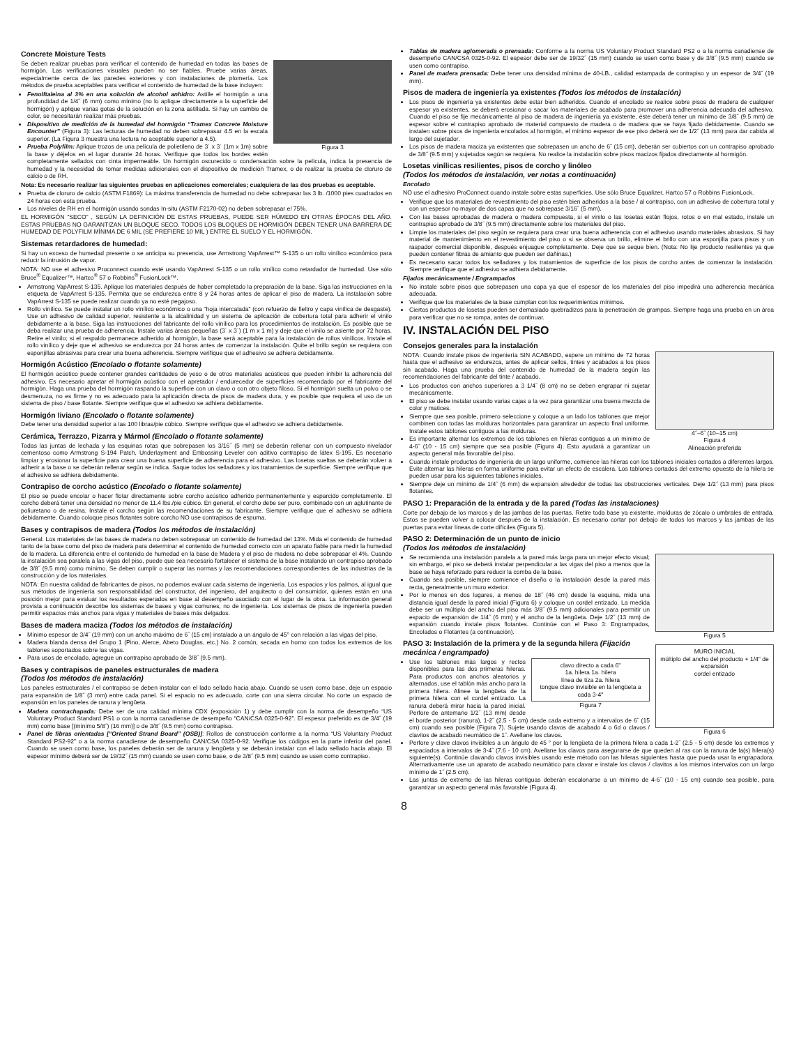Concrete Moisture Tests
Figura 3
Se deben realizar pruebas para verificar el contenido de humedad en todas las bases de hormigón. Las verificaciones visuales pueden no ser fiables. Pruebe varias áreas, especialmente cerca de las paredes exteriores y con instalaciones de plomería. Los métodos de prueba aceptables para verificar el contenido de humedad de la base incluyen:
Fenolftaleina al 3% en una solución de alcohol anhidro: Astille el hormigón a una profundidad de 1/4˝ (6 mm) como mínimo (no lo aplique directamente a la superficie del hormigón) y aplique varias gotas de la solución en la zona astillada. Si hay un cambio de color, se necesitarán realizar más pruebas.
Dispositivo de medición de la humedad del hormigón “Tramex Concrete Moisture Encounter” (Figura 3): Las lecturas de humedad no deben sobrepasar 4.5 en la escala superior. (La Figura 3 muestra una lectura no aceptable superior a 4.5).
Prueba Polyfilm: Aplique trozos de una película de polietileno de 3´ x 3´ (1m x 1m) sobre la base y déjelos en el lugar durante 24 horas. Verifique que todos los bordes estén completamente sellados con cinta impermeable. Un hormigón oscurecido o condensación sobre la película, indica la presencia de humedad y la necesidad de tomar medidas adicionales con el dispositivo de medición Tramex, o de realizar la prueba de cloruro de calcio o de RH.
Nota: Es necesario realizar las siguientes pruebas en aplicaciones comerciales; cualquiera de las dos pruebas es aceptable.
Prueba de cloruro de calcio (ASTM F1869): La máxima transferencia de humedad no debe sobrepasar las 3 lb. /1000 pies cuadrados en 24 horas con esta prueba.
Los niveles de RH en el hormigón usando sondas In-situ (ASTM F2170-02) no deben sobrepasar el 75%.
EL HORMIGÓN “SECO” , SEGÚN LA DEFINICIÓN DE ESTAS PRUEBAS, PUEDE SER HÚMEDO EN OTRAS ÉPOCAS DEL AÑO. ESTAS PRUEBAS NO GARANTIZAN UN BLOQUE SECO. TODOS LOS BLOQUES DE HORMIGÓN DEBEN TENER UNA BARRERA DE HUMEDAD DE POLYFILM MÍNIMA DE 6 MIL (SE PREFIERE 10 MIL ) ENTRE EL SUELO Y EL HORMIGÓN.
Sistemas retardadores de humedad:
Si hay un exceso de humedad presente o se anticipa su presencia, use Armstrong VapArrest™ S-135 o un rollo vinílico económico para reducir la intrusión de vapor.
NOTA: NO use el adhesivo Proconnect cuando esté usando VapArrest S-135 o un rollo vinílico como retardador de humedad. Use sólo Bruce<sup>®</sup> Equalizer™, Hartco<sup>®</sup> 57 o Robbins<sup>®</sup> FusionLock™.
Armstrong VapArrest S-135. Aplique los materiales después de haber completado la preparación de la base. Siga las instrucciones en la etiqueta de VapArrest S-135. Permita que se endurezca entre 8 y 24 horas antes de aplicar el piso de madera. La instalación sobre VapArrest S-135 se puede realizar cuando ya no esté pegajoso.
Rollo vinílico. Se puede instalar un rollo vinílico económico o una “hoja intercalada” (con refuerzo de fieltro y capa vinílica de desgaste). Use un adhesivo de calidad superior, resistente a la alcalinidad y un sistema de aplicación de cobertura total para adherir el vinilo debidamente a la base. Siga las instrucciones del fabricante del rollo vinílico para los procedimientos de instalación. Es posible que se deba realizar una prueba de adherencia. Instale varias áreas pequeñas (3´ x 3´) (1 m x 1 m) y deje que el vinilo se asiente por 72 horas. Retire el vinilo; si el respaldo permanece adherido al hormigón, la base será aceptable para la instalación de rollos vinílicos. Instale el rollo vinílico y deje que el adhesivo se endurezca por 24 horas antes de comenzar la instalación. Quite el brillo según se requiera con esponjillas abrasivas para crear una buena adherencia. Siempre verifique que el adhesivo se adhiera debidamente.
Hormigón Acústico (Encolado o flotante solamente)
El hormigón acústico puede contener grandes cantidades de yeso o de otros materiales acústicos que pueden inhibir la adherencia del adhesivo. Es necesario apretar el hormigón acústico con el apretador / endurecedor de superficies recomendado por el fabricante del hormigón. Haga una prueba del hormigón raspando la superficie con un clavo o con otro objeto filoso. Si el hormigón suelta un polvo o se desmenuza, no es firme y no es adecuado para la aplicación directa de pisos de madera dura, y es posible que requiera el uso de un sistema de piso / base flotante. Siempre verifique que el adhesivo se adhiera debidamente.
Hormigón liviano (Encolado o flotante solamente)
Debe tener una densidad superior a las 100 libras/pie cúbico. Siempre verifique que el adhesivo se adhiera debidamente.
Cerámica, Terrazzo, Pizarra y Mármol (Encolado o flotante solamente)
Todas las juntas de lechada y las esquinas rotas que sobrepasen los 3/16˝ (5 mm) se deberán rellenar con un compuesto nivelador cementoso como Armstrong S-194 Patch, Underlayment and Embossing Leveler con aditivo contrapiso de látex S-195. Es necesario limpiar y erosionar la superficie para crear una buena superficie de adherencia para el adhesivo. Las losetas sueltas se deberán volver a adherir a la base o se deberán rellenar según se indica. Saque todos los selladores y los tratamientos de superficie. Siempre verifique que el adhesivo se adhiera debidamente.
Contrapiso de corcho acústico (Encolado o flotante solamente)
El piso se puede encolar o hacer flotar directamente sobre corcho acústico adherido permanentemente y esparcido completamente. El corcho deberá tener una densidad no menor de 11.4 lbs./pie cúbico. En general, el corcho debe ser puro, combinado con un aglutinante de poliuretano o de resina. Instale el corcho según las recomendaciones de su fabricante. Siempre verifique que el adhesivo se adhiera debidamente. Cuando coloque pisos flotantes sobre corcho NO use contrapisos de espuma.
Bases y contrapisos de madera (Todos los métodos de instalación)
General: Los materiales de las bases de madera no deben sobrepasar un contenido de humedad del 13%. Mida el contenido de humedad tanto de la base como del piso de madera para determinar el contenido de humedad correcto con un aparato fiable para medir la humedad de la madera. La diferencia entre el contenido de humedad en la base de Madera y el piso de madera no debe sobrepasar el 4%. Cuando la instalación sea paralela a las vigas del piso, puede que sea necesario fortalecer el sistema de la base instalando un contrapiso aprobado de 3/8˝ (9.5 mm) como mínimo. Se deben cumplir o superar las normas y las recomendaciones correspondientes de las industrias de la construcción y de los materiales.
NOTA: En nuestra calidad de fabricantes de pisos, no podemos evaluar cada sistema de ingeniería. Los espacios y los palmos, al igual que sus métodos de ingeniería son responsabilidad del constructor, del ingeniero, del arquitecto o del consumidor, quienes están en una posición mejor para evaluar los resultados esperados en base al desempeño asociado con el lugar de la obra. La información general provista a continuación describe los sistemas de bases y vigas comunes, no de ingeniería. Los sistemas de pisos de ingeniería pueden permitir espacios más anchos para vigas y materiales de bases más delgados.
Bases de madera maciza (Todos los métodos de instalación)
Mínimo espesor de 3/4˝ (19 mm) con un ancho máximo de 6˝ (15 cm) instalado a un ángulo de 45° con relación a las vigas del piso.
Madera blanda densa del Grupo 1 (Pino, Alerce, Abeto Douglas, etc.) No. 2 común, secada en horno con todos los extremos de los tablones soportados sobre las vigas.
Para usos de encolado, agregue un contrapiso aprobado de 3/8˝ (9.5 mm).
Bases y contrapisos de paneles estructurales de madera
(Todos los métodos de instalación)
Los paneles estructurales / el contrapiso se deben instalar con el lado sellado hacia abajo. Cuando se usen como base, deje un espacio para expansión de 1/8˝ (3 mm) entre cada panel. Si el espacio no es adecuado, corte con una sierra circular. No corte un espacio de expansión en los paneles de ranura y lengüeta.
Madera contrachapada: Debe ser de una calidad mínima CDX (exposición 1) y debe cumplir con la norma de desempeño “US Voluntary Product Standard PS1 o con la norma canadiense de desempeño “CAN/CSA 0325-0-92”. El espesor preferido es de 3/4˝ (19 mm) como base [(mínimo 5/8˝) (16 mm)] o de 3/8˝ (9.5 mm) como contrapiso.
Panel de fibras orientadas [“Oriented Strand Board” (OSB)]: Rollos de construcción conforme a la norma “US Voluntary Product Standard PS2-92” o a la norma canadiense de desempeño CAN/CSA 0325-0-92. Verifique los códigos en la parte inferior del panel. Cuando se usen como base, los paneles deberán ser de ranura y lengüeta y se deberán instalar con el lado sellado hacia abajo. El espesor mínimo deberá ser de 19/32˝ (15 mm) cuando se usen como base, o de 3/8˝ (9.5 mm) cuando se usen como contrapiso.
Tablas de madera aglomerada o prensada: Conforme a la norma US Voluntary Product Standard PS2 o a la norma canadiense de desempeño CAN/CSA 0325-0-92. El espesor debe ser de 19/32˝ (15 mm) cuando se usen como base y de 3/8˝ (9.5 mm) cuando se usen como contrapiso.
Panel de madera prensada: Debe tener una densidad mínima de 40-LB., calidad estampada de contrapiso y un espesor de 3/4˝ (19 mm).
Pisos de madera de ingeniería ya existentes (Todos los métodos de instalación)
Los pisos de ingeniería ya existentes debe estar bien adheridos. Cuando el encolado se realice sobre pisos de madera de cualquier espesor ya existentes, se deberá erosionar o sacar los materiales de acabado para promover una adherencia adecuada del adhesivo. Cuando el piso se fije mecánicamente al piso de madera de ingeniería ya existente, éste deberá tener un mínimo de 3/8˝ (9.5 mm) de espesor sobre el contrapiso aprobado de material compuesto de madera o de madera que se haya fijado debidamente. Cuando se instalen sobre pisos de ingeniería encolados al hormigón, el mínimo espesor de ese piso deberá ser de 1/2˝ (13 mm) para dar cabida al largo del sujetador.
Los pisos de madera maciza ya existentes que sobrepasen un ancho de 6˝ (15 cm), deberán ser cubiertos con un contrapiso aprobado de 3/8˝ (9.5 mm) y sujetados según se requiera. No realice la instalación sobre pisos macizos fijados directamente al hormigón.
Losetas vinílicas resilientes, pisos de corcho y linóleo
(Todos los métodos de instalación, ver notas a continuación)
Encolado
NO use el adhesivo ProConnect cuando instale sobre estas superficies. Use sólo Bruce Equalizer, Hartco 57 o Robbins FusionLock.
Verifique que los materiales de revestimiento del piso estén bien adheridos a la base / al contrapiso, con un adhesivo de cobertura total y con un espesor no mayor de dos capas que no sobrepase 3/16˝ (5 mm).
Con las bases aprobadas de madera o madera compuesta, si el vinilo o las losetas están flojos, rotos o en mal estado, instale un contrapiso aprobado de 3/8˝ (9.5 mm) directamente sobre los materiales del piso.
Limpie los materiales del piso según se requiera para crear una buena adherencia con el adhesivo usando materiales abrasivos. Si hay material de mantenimiento en el revestimiento del piso o si se observa un brillo, elimine el brillo con una esponjilla para pisos y un raspador comercial disponible, después enjuague completamente. Deje que se seque bien. (Nota: No lije producto resilientes ya que pueden contener fibras de amianto que pueden ser dañinas.)
Es necesario sacar todos los selladores y los tratamientos de superficie de los pisos de corcho antes de comenzar la instalación. Siempre verifique que el adhesivo se adhiera debidamente.
Fijados mecánicamente / Engrampados
No instale sobre pisos que sobrepasen una capa ya que el espesor de los materiales del piso impedirá una adherencia mecánica adecuada.
Verifique que los materiales de la base cumplan con los requerimientos mínimos.
Ciertos productos de losetas pueden ser demasiado quebradizos para la penetración de grampas. Siempre haga una prueba en un área para verificar que no se rompa, antes de continuar.
IV. INSTALACIÓN DEL PISO
Consejos generales para la instalación
4˝–6˝ (10–15 cm)
Figura 4
Alineación preferida
NOTA: Cuando instale pisos de ingeniería SIN ACABADO, espere un mínimo de 72 horas hasta que el adhesivo se endurezca, antes de aplicar sellos, tintes y acabados a los pisos sin acabado. Haga una prueba del contenido de humedad de la madera según las recomendaciones del fabricante del tinte / acabado.
Los productos con anchos superiores a 3 1/4˝ (8 cm) no se deben engrapar ni sujetar mecánicamente.
El piso se debe instalar usando varias cajas a la vez para garantizar una buena mezcla de color y matices.
Siempre que sea posible, primero seleccione y coloque a un lado los tablones que mejor combinen con todas las molduras horizontales para garantizar un aspecto final uniforme. Instale estos tablones contiguos a las molduras.
Es importante alternar los extremos de los tablones en hileras contiguas a un mínimo de 4-6˝ (10 - 15 cm) siempre que sea posible (Figura 4). Esto ayudará a garantizar un aspecto general más favorable del piso.
Cuando instale productos de ingeniería de un largo uniforme, comience las hileras con los tablones iniciales cortados a diferentes largos. Evite alternar las hileras en forma uniforme para evitar un efecto de escalera. Los tablones cortados del extremo opuesto de la hilera se pueden usar para los siguientes tablones iniciales.
Siempre deje un mínimo de 1/4˝ (6 mm) de expansión alrededor de todas las obstrucciones verticales. Deje 1/2˝ (13 mm) para pisos flotantes.
PASO 1: Preparación de la entrada y de la pared (Todas las instalaciones)
Corte por debajo de los marcos y de las jambas de las puertas. Retire toda base ya existente, molduras de zócalo o umbrales de entrada. Estos se pueden volver a colocar después de la instalación. Es necesario cortar por debajo de todos los marcos y las jambas de las puertas para evitar líneas de corte difíciles (Figura 5).
PASO 2: Determinación de un punto de inicio
(Todos los métodos de instalación)
Figura 5
MURO INICIAL
múltiplo del ancho del producto + 1/4" de expansión
cordel entizado
Figura 6
Se recomienda una instalación paralela a la pared más larga para un mejor efecto visual; sin embargo, el piso se deberá instalar perpendicular a las vigas del piso a menos que la base se haya reforzado para reducir la comba de la base.
Cuando sea posible, siempre comience el diseño o la instalación desde la pared más recta, generalmente un muro exterior.
Por lo menos en dos lugares, a menos de 18˝ (46 cm) desde la esquina, mida una distancia igual desde la pared inicial (Figura 6) y coloque un cordel entizado. La medida debe ser un múltiplo del ancho del piso más 3/8˝ (9.5 mm) adicionales para permitir un espacio de expansión de 1/4˝ (6 mm) y el ancho de la lengüeta. Deje 1/2˝ (13 mm) de expansión cuando instale pisos flotantes. Continúe con el Paso 3: Engrampados, Encolados o Flotantes (a continuación).
PASO 3: Instalación de la primera y de la segunda hilera (Fijación mecánica / engrampado)
clavo directo a cada 6"
1a. hilera 1a. hilera
línea de tiza 2a. hilera
tongue clavo invisible en la lengüeta a cada 3-4"
Figura 7
Use los tablones más largos y rectos disponibles para las dos primeras hileras. Para productos con anchos aleatorios y alternados, use el tablón más ancho para la primera hilera. Alinee la lengüeta de la primera hilera con el cordel entizado. La ranura deberá mirar hacia la pared inicial. Perfore de antemano 1/2˝ (13 mm) desde el borde posterior (ranura), 1-2˝ (2.5 - 5 cm) desde cada extremo y a intervalos de 6˝ (15 cm) cuando sea posible (Figura 7). Sujete usando clavos de acabado 4 o 6d o clavos / clavitos de acabado neumático de 1˝. Avellane los clavos.
Perfore y clave clavos invisibles a un ángulo de 45 ° por la lengüeta de la primera hilera a cada 1-2˝ (2.5 - 5 cm) desde los extremos y espaciados a intervalos de 3-4˝ (7.6 - 10 cm). Avellane los clavos para asegurarse de que queden al ras con la ranura de la(s) hilera(s) siguiente(s). Continúe clavando clavos invisibles usando este método con las hileras siguientes hasta que pueda usar la engrapadora. Alternativamente use un aparato de acabado neumático para clavar e instale los clavos / clavitos a los mismos intervalos con un largo mínimo de 1˝ (2.5 cm).
Las juntas de extremo de las hileras contiguas deberán escalonarse a un mínimo de 4-6˝ (10 - 15 cm) cuando sea posible, para garantizar un aspecto general más favorable (Figura 4).
8